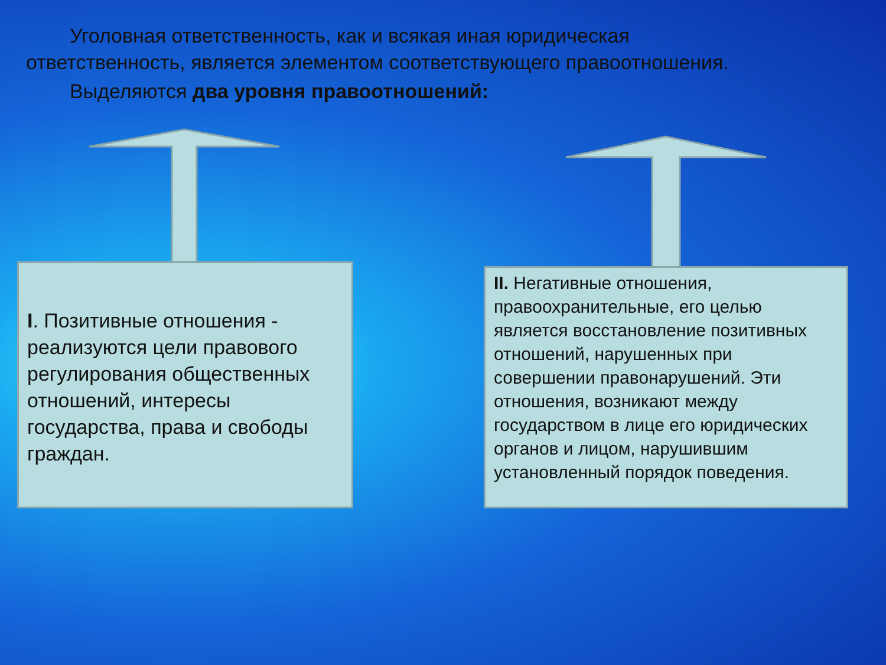Уголовная ответственность, как и всякая иная юридическая
ответственность, является элементом соответствующего правоотношения.
Выделяются два уровня правоотношений:
I. Позитивные отношения - реализуются цели правового регулирования общественных отношений, интересы государства, права и свободы граждан.
II. Негативные отношения, правоохранительные, его целью является восстановление позитивных отношений, нарушенных при совершении правонарушений. Эти отношения, возникают между государством в лице его юридических органов и лицом, нарушившим установленный порядок поведения.